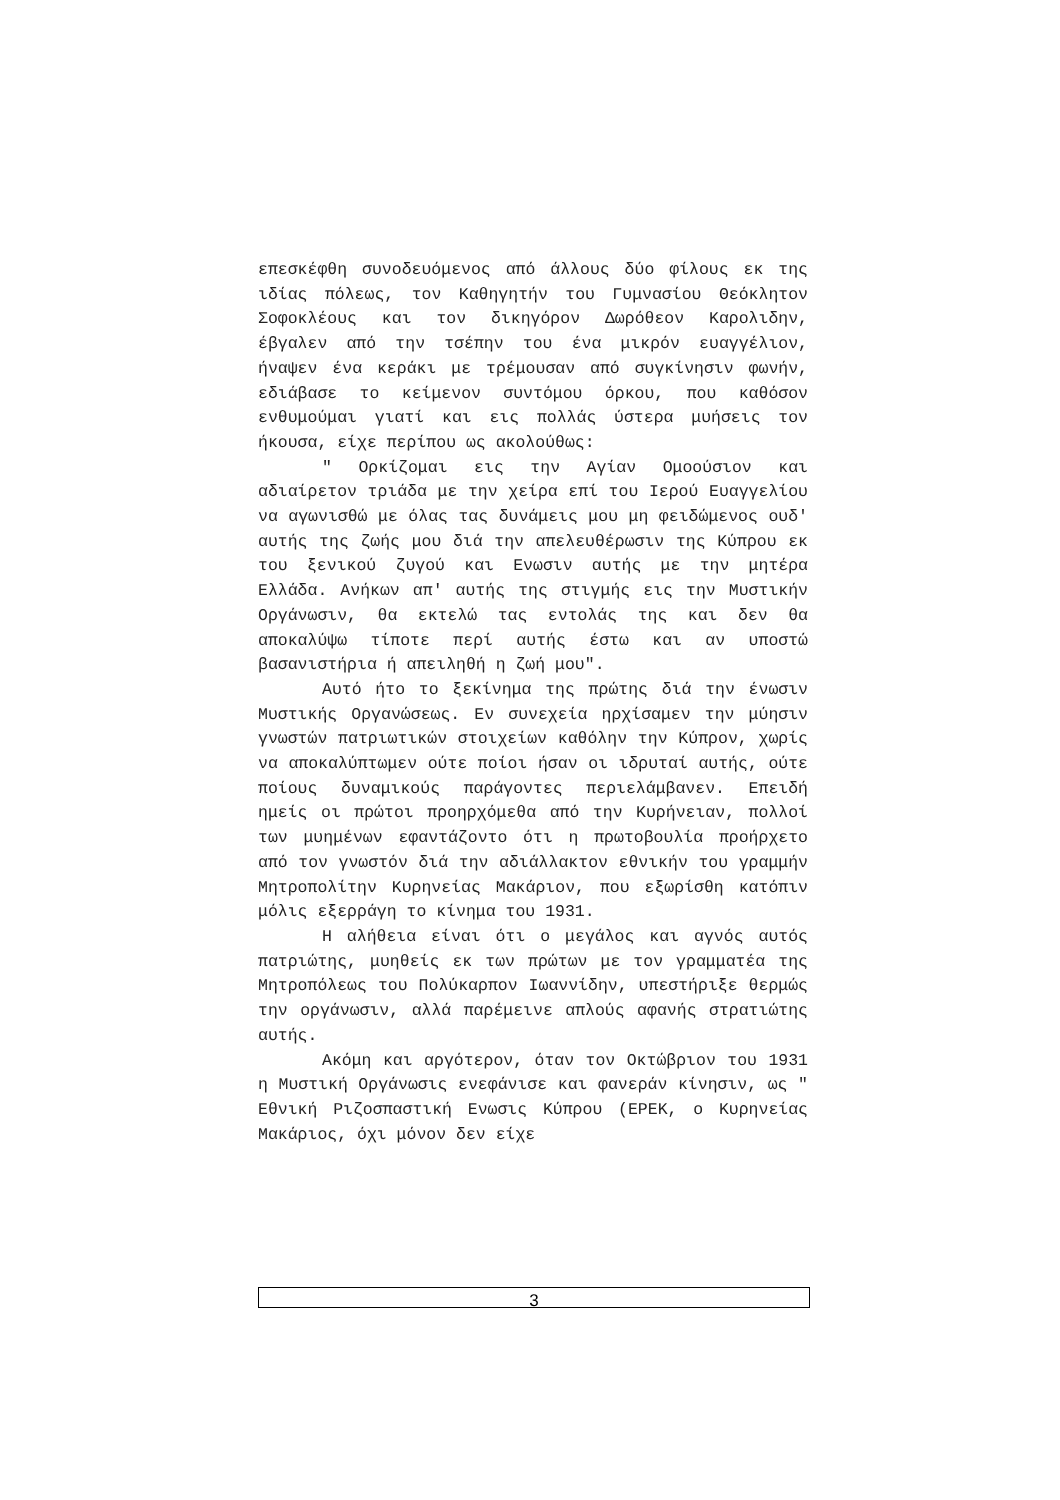επεσκέφθη συνοδευόμενος από άλλους δύο φίλους εκ της ιδίας πόλεως, τον Καθηγητήν του Γυμνασίου Θεόκλητον Σοφοκλέους και τον δικηγόρον Δωρόθεον Καρολιδην, έβγαλεν από την τσέπην του ένα μικρόν ευαγγέλιον, ήναψεν ένα κεράκι με τρέμουσαν από συγκίνησιν φωνήν, εδιάβασε το κείμενον συντόμου όρκου, που καθόσον ενθυμούμαι γιατί και εις πολλάς ύστερα μυήσεις τον ήκουσα, είχε περίπου ως ακολούθως:
" Ορκίζομαι εις την Αγίαν Ομοούσιον και αδιαίρετον τριάδα με την χείρα επί του Ιερού Ευαγγελίου να αγωνισθώ με όλας τας δυνάμεις μου μη φειδώμενος ουδ' αυτής της ζωής μου διά την απελευθέρωσιν της Κύπρου εκ του ξενικού ζυγού και Ενωσιν αυτής με την μητέρα Ελλάδα. Ανήκων απ' αυτής της στιγμής εις την Μυστικήν Οργάνωσιν, θα εκτελώ τας εντολάς της και δεν θα αποκαλύψω τίποτε περί αυτής έστω και αν υποστώ βασανιστήρια ή απειληθή η ζωή μου".
Αυτό ήτο το ξεκίνημα της πρώτης διά την ένωσιν Μυστικής Οργανώσεως. Εν συνεχεία ηρχίσαμεν την μύησιν γνωστών πατριωτικών στοιχείων καθόλην την Κύπρον, χωρίς να αποκαλύπτωμεν ούτε ποίοι ήσαν οι ιδρυταί αυτής, ούτε ποίους δυναμικούς παράγοντες περιελάμβανεν. Επειδή ημείς οι πρώτοι προηρχόμεθα από την Κυρήνειαν, πολλοί των μυημένων εφαντάζοντο ότι η πρωτοβουλία προήρχετο από τον γνωστόν διά την αδιάλλακτον εθνικήν του γραμμήν Μητροπολίτην Κυρηνείας Μακάριον, που εξωρίσθη κατόπιν μόλις εξερράγη το κίνημα του 1931.
Η αλήθεια είναι ότι ο μεγάλος και αγνός αυτός πατριώτης, μυηθείς εκ των πρώτων με τον γραμματέα της Μητροπόλεως του Πολύκαρπον Ιωαννίδην, υπεστήριξε θερμώς την οργάνωσιν, αλλά παρέμεινε απλούς αφανής στρατιώτης αυτής.
Ακόμη και αργότερον, όταν τον Οκτώβριον του 1931 η Μυστική Οργάνωσις ενεφάνισε και φανεράν κίνησιν, ως " Εθνική Ριζοσπαστική Ενωσις Κύπρου (ΕΡΕΚ, ο Κυρηνείας Μακάριος, όχι μόνον δεν είχε
3